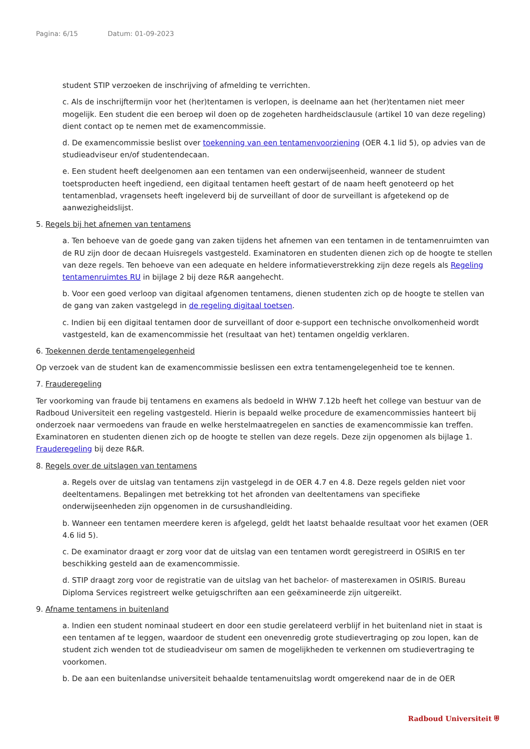Pagina: 6/15 Datum: 01-09-2023
student STIP verzoeken de inschrijving of afmelding te verrichten.
c. Als de inschrijftermijn voor het (her)tentamen is verlopen, is deelname aan het (her)tentamen niet meer mogelijk. Een student die een beroep wil doen op de zogeheten hardheidsclausule (artikel 10 van deze regeling) dient contact op te nemen met de examencommissie.
d. De examencommissie beslist over toekenning van een tentamenvoorziening (OER 4.1 lid 5), op advies van de studieadviseur en/of studentendecaan.
e. Een student heeft deelgenomen aan een tentamen van een onderwijseenheid, wanneer de student toetsproducten heeft ingediend, een digitaal tentamen heeft gestart of de naam heeft genoteerd op het tentamenblad, vragensets heeft ingeleverd bij de surveillant of door de surveillant is afgetekend op de aanwezigheidslijst.
5. Regels bij het afnemen van tentamens
a. Ten behoeve van de goede gang van zaken tijdens het afnemen van een tentamen in de tentamenruimten van de RU zijn door de decaan Huisregels vastgesteld. Examinatoren en studenten dienen zich op de hoogte te stellen van deze regels. Ten behoeve van een adequate en heldere informatieverstrekking zijn deze regels als Regeling tentamenruimtes RU in bijlage 2 bij deze R&R aangehecht.
b. Voor een goed verloop van digitaal afgenomen tentamens, dienen studenten zich op de hoogte te stellen van de gang van zaken vastgelegd in de regeling digitaal toetsen.
c. Indien bij een digitaal tentamen door de surveillant of door e-support een technische onvolkomenheid wordt vastgesteld, kan de examencommissie het (resultaat van het) tentamen ongeldig verklaren.
6. Toekennen derde tentamengelegenheid
Op verzoek van de student kan de examencommissie beslissen een extra tentamengelegenheid toe te kennen.
7. Frauderegeling
Ter voorkoming van fraude bij tentamens en examens als bedoeld in WHW 7.12b heeft het college van bestuur van de Radboud Universiteit een regeling vastgesteld. Hierin is bepaald welke procedure de examencommissies hanteert bij onderzoek naar vermoedens van fraude en welke herstelmaatregelen en sancties de examencommissie kan treffen. Examinatoren en studenten dienen zich op de hoogte te stellen van deze regels. Deze zijn opgenomen als bijlage 1. Frauderegeling bij deze R&R.
8. Regels over de uitslagen van tentamens
a. Regels over de uitslag van tentamens zijn vastgelegd in de OER 4.7 en 4.8. Deze regels gelden niet voor deeltentamens. Bepalingen met betrekking tot het afronden van deeltentamens van specifieke onderwijseenheden zijn opgenomen in de cursushandleiding.
b. Wanneer een tentamen meerdere keren is afgelegd, geldt het laatst behaalde resultaat voor het examen (OER 4.6 lid 5).
c. De examinator draagt er zorg voor dat de uitslag van een tentamen wordt geregistreerd in OSIRIS en ter beschikking gesteld aan de examencommissie.
d. STIP draagt zorg voor de registratie van de uitslag van het bachelor- of masterexamen in OSIRIS. Bureau Diploma Services registreert welke getuigschriften aan een geëxamineerde zijn uitgereikt.
9. Afname tentamens in buitenland
a. Indien een student nominaal studeert en door een studie gerelateerd verblijf in het buitenland niet in staat is een tentamen af te leggen, waardoor de student een onevenredig grote studievertraging op zou lopen, kan de student zich wenden tot de studieadviseur om samen de mogelijkheden te verkennen om studievertraging te voorkomen.
b. De aan een buitenlandse universiteit behaalde tentamenuitslag wordt omgerekend naar de in de OER
Radboud Universiteit ⛨